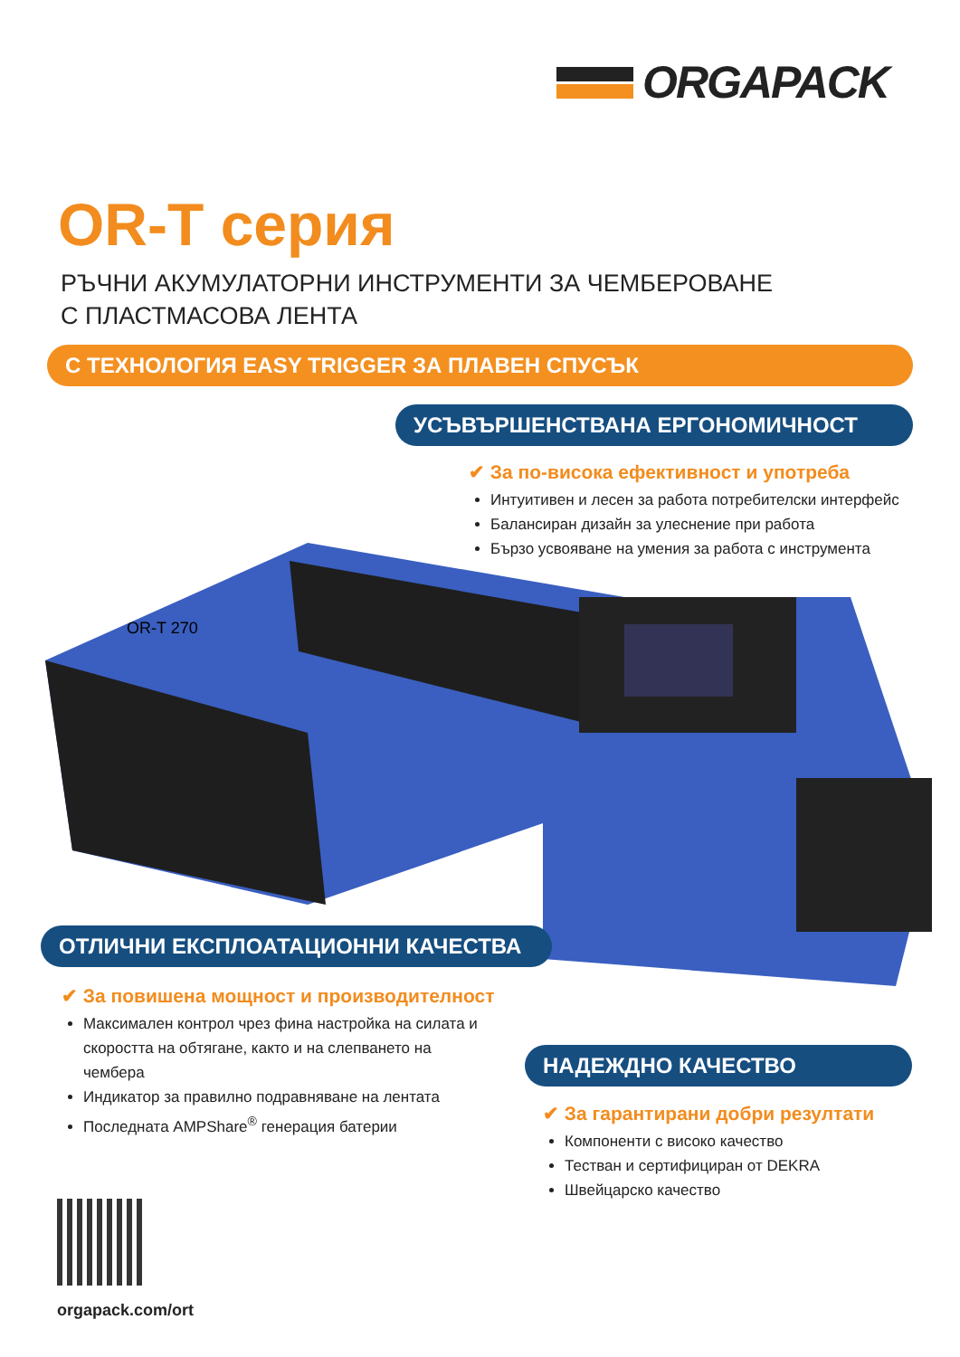ORGAPACK
OR-T серия
РЪЧНИ АКУМУЛАТОРНИ ИНСТРУМЕНТИ ЗА ЧЕМБЕРОВАНЕ
С ПЛАСТМАСОВА ЛЕНТА
С ТЕХНОЛОГИЯ EASY TRIGGER ЗА ПЛАВЕН СПУСЪК
УСЪВЪРШЕНСТВАНА ЕРГОНОМИЧНОСТ
✔ За по-висока ефективност и употреба
Интуитивен и лесен за работа потребителски интерфейс
Балансиран дизайн за улеснение при работа
Бързо усвояване на умения за работа с инструмента
OR-T 270
ОТЛИЧНИ ЕКСПЛОАТАЦИОННИ КАЧЕСТВА
✔ За повишена мощност и производителност
Максимален контрол чрез фина настройка на силата и скоростта на обтягане, както и на слепването на чембера
Индикатор за правилно подравняване на лентата
Последната AMPShare<sup>®</sup> генерация батерии
НАДЕЖДНО КАЧЕСТВО
✔ За гарантирани добри резултати
Компоненти с високо качество
Тестван и сертифициран от DEKRA
Швейцарско качество
orgapack.com/ort